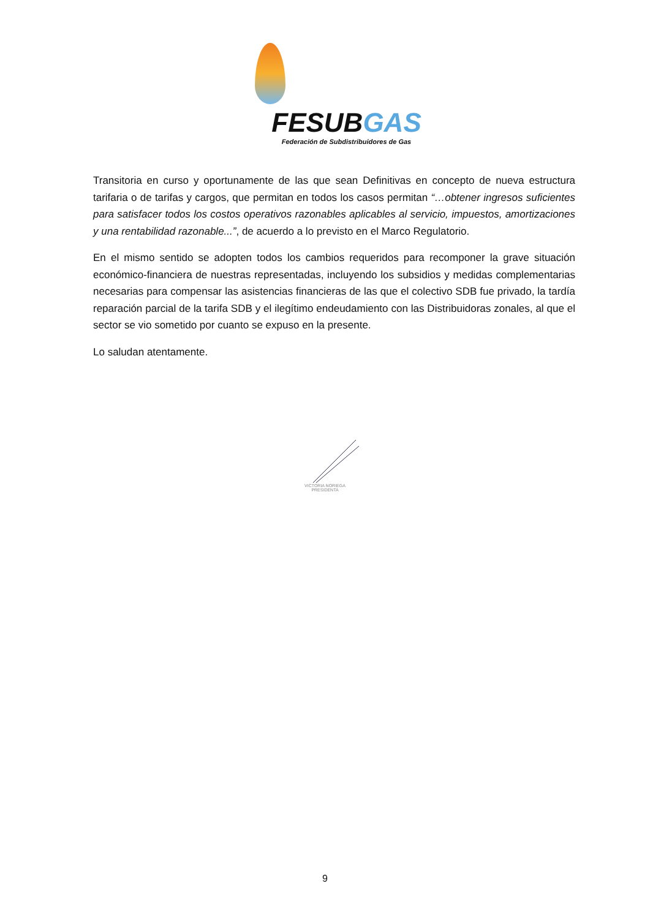FESUBGAS
Federación de Subdistribuidores de Gas
Transitoria en curso y oportunamente de las que sean Definitivas en concepto de nueva estructura tarifaria o de tarifas y cargos, que permitan en todos los casos permitan “…obtener ingresos suficientes para satisfacer todos los costos operativos razonables aplicables al servicio, impuestos, amortizaciones y una rentabilidad razonable...”, de acuerdo a lo previsto en el Marco Regulatorio.
En el mismo sentido se adopten todos los cambios requeridos para recomponer la grave situación económico-financiera de nuestras representadas, incluyendo los subsidios y medidas complementarias necesarias para compensar las asistencias financieras de las que el colectivo SDB fue privado, la tardía reparación parcial de la tarifa SDB y el ilegítimo endeudamiento con las Distribuidoras zonales, al que el sector se vio sometido por cuanto se expuso en la presente.
Lo saludan atentamente.
VICTORIA NORIEGA
PRESIDENTA
9